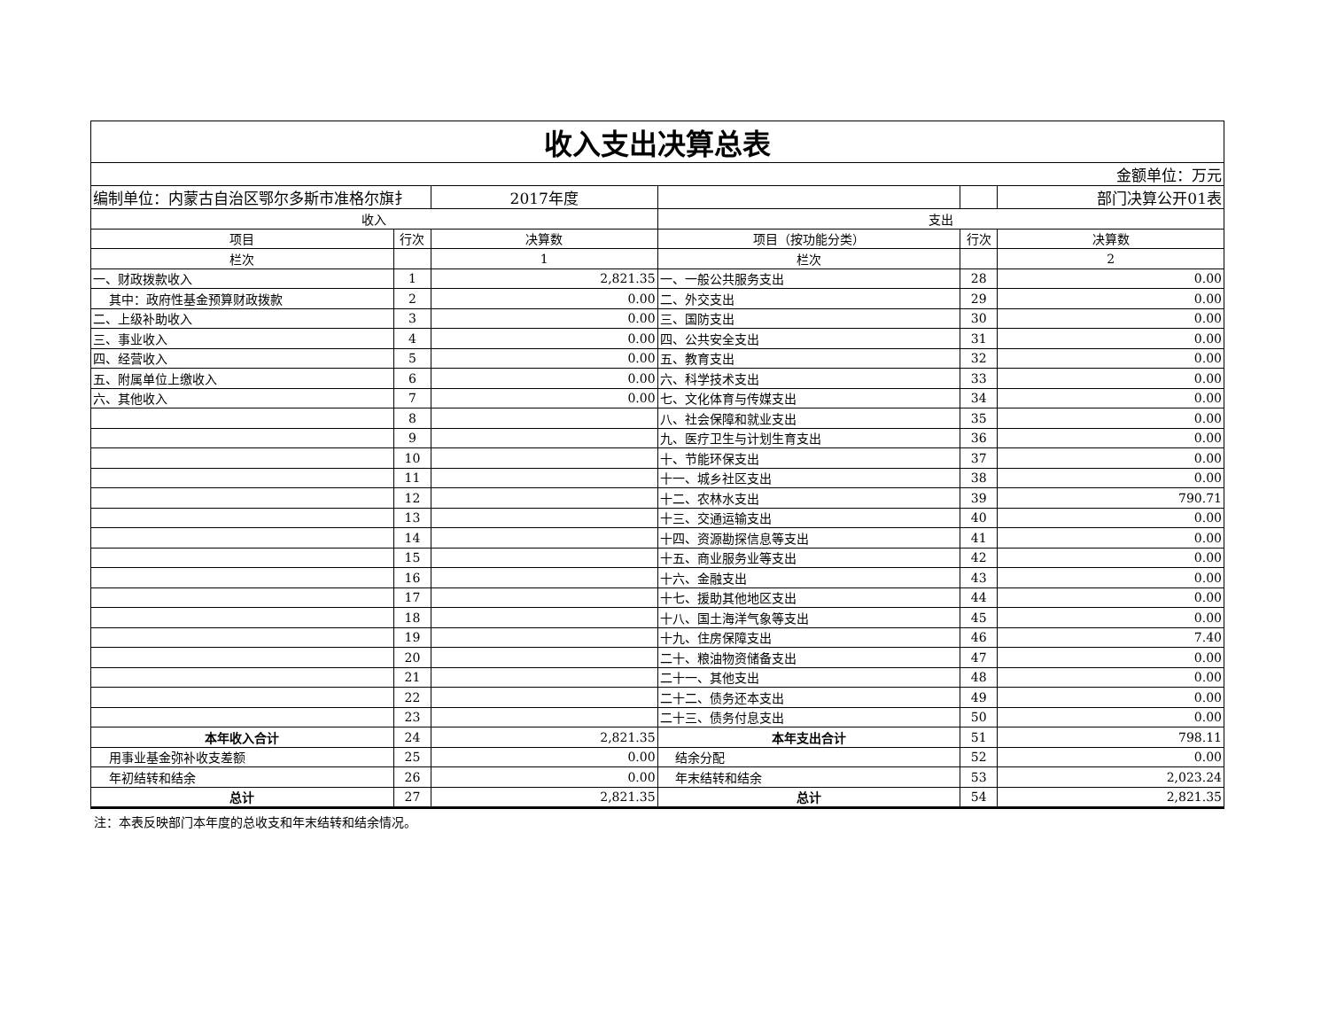| 收入支出决算总表 | | | | | |
| 金额单位：万元 | | | | | |
| 编制单位：内蒙古自治区鄂尔多斯市准格尔旗扌 | | 2017年度 | | | 部门决算公开01表 |
| 收入 | | | 支出 | | |
| 项目 | 行次 | 决算数 | 项目（按功能分类） | 行次 | 决算数 |
| 栏次 | | 1 | 栏次 | | 2 |
| 一、财政拨款收入 | 1 | 2,821.35 | 一、一般公共服务支出 | 28 | 0.00 |
| 其中：政府性基金预算财政拨款 | 2 | 0.00 | 二、外交支出 | 29 | 0.00 |
| 二、上级补助收入 | 3 | 0.00 | 三、国防支出 | 30 | 0.00 |
| 三、事业收入 | 4 | 0.00 | 四、公共安全支出 | 31 | 0.00 |
| 四、经营收入 | 5 | 0.00 | 五、教育支出 | 32 | 0.00 |
| 五、附属单位上缴收入 | 6 | 0.00 | 六、科学技术支出 | 33 | 0.00 |
| 六、其他收入 | 7 | 0.00 | 七、文化体育与传媒支出 | 34 | 0.00 |
| | 8 | | 八、社会保障和就业支出 | 35 | 0.00 |
| | 9 | | 九、医疗卫生与计划生育支出 | 36 | 0.00 |
| | 10 | | 十、节能环保支出 | 37 | 0.00 |
| | 11 | | 十一、城乡社区支出 | 38 | 0.00 |
| | 12 | | 十二、农林水支出 | 39 | 790.71 |
| | 13 | | 十三、交通运输支出 | 40 | 0.00 |
| | 14 | | 十四、资源勘探信息等支出 | 41 | 0.00 |
| | 15 | | 十五、商业服务业等支出 | 42 | 0.00 |
| | 16 | | 十六、金融支出 | 43 | 0.00 |
| | 17 | | 十七、援助其他地区支出 | 44 | 0.00 |
| | 18 | | 十八、国土海洋气象等支出 | 45 | 0.00 |
| | 19 | | 十九、住房保障支出 | 46 | 7.40 |
| | 20 | | 二十、粮油物资储备支出 | 47 | 0.00 |
| | 21 | | 二十一、其他支出 | 48 | 0.00 |
| | 22 | | 二十二、债务还本支出 | 49 | 0.00 |
| | 23 | | 二十三、债务付息支出 | 50 | 0.00 |
| 本年收入合计 | 24 | 2,821.35 | 本年支出合计 | 51 | 798.11 |
| 用事业基金弥补收支差额 | 25 | 0.00 | 结余分配 | 52 | 0.00 |
| 年初结转和结余 | 26 | 0.00 | 年末结转和结余 | 53 | 2,023.24 |
| 总计 | 27 | 2,821.35 | 总计 | 54 | 2,821.35 |
注：本表反映部门本年度的总收支和年末结转和结余情况。